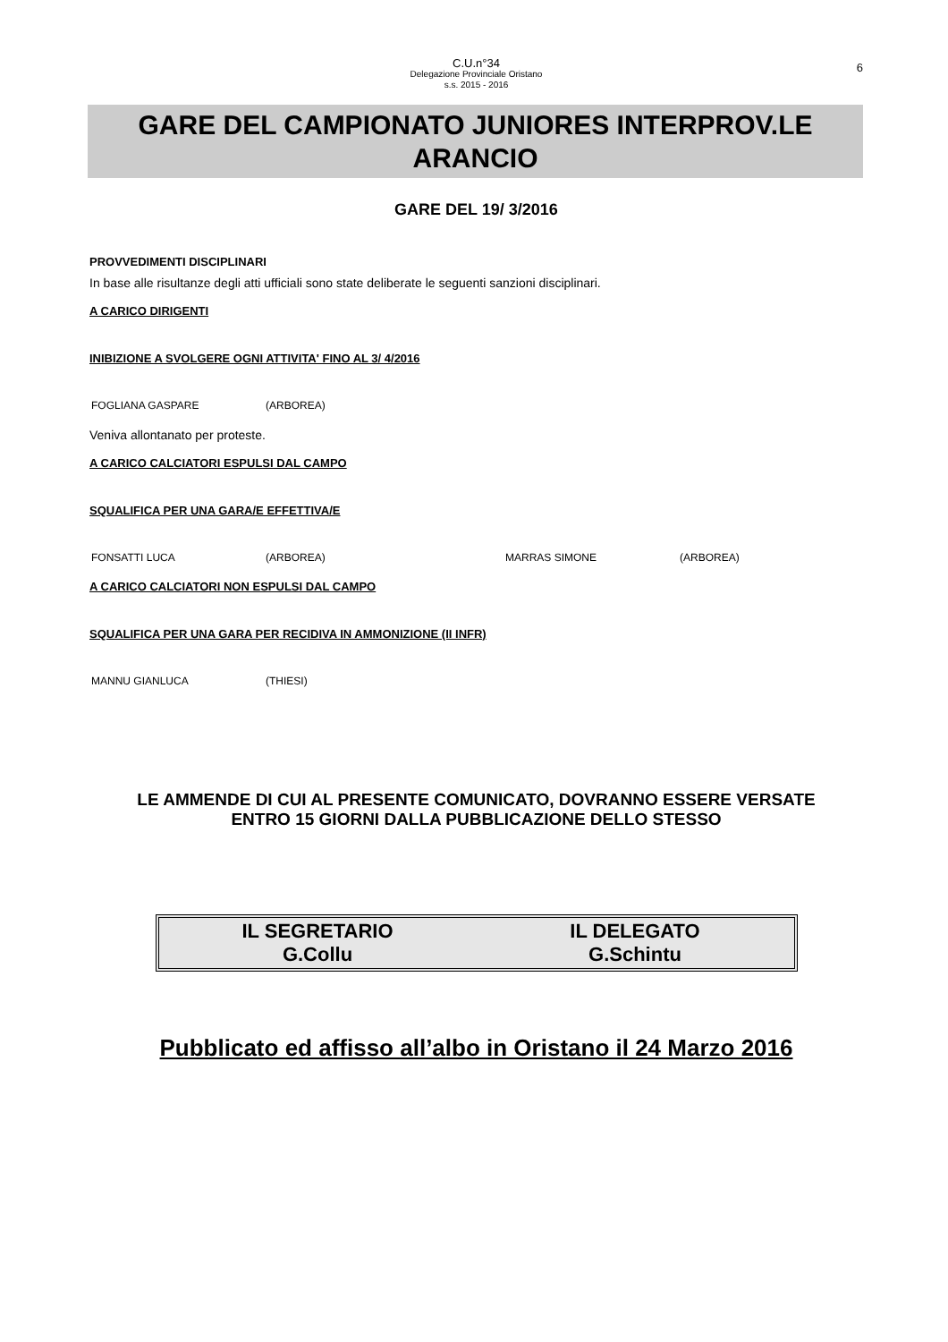6
C.U.n°34
Delegazione Provinciale Oristano
s.s. 2015 - 2016
GARE DEL CAMPIONATO JUNIORES INTERPROV.LE
ARANCIO
GARE DEL 19/ 3/2016
PROVVEDIMENTI DISCIPLINARI
In base alle risultanze degli atti ufficiali sono state deliberate le seguenti sanzioni disciplinari.
A CARICO DIRIGENTI
INIBIZIONE A SVOLGERE OGNI ATTIVITA' FINO AL 3/ 4/2016
| FOGLIANA GASPARE | (ARBOREA) |
Veniva allontanato per proteste.
A CARICO CALCIATORI ESPULSI DAL CAMPO
SQUALIFICA PER UNA GARA/E EFFETTIVA/E
| FONSATTI LUCA | (ARBOREA) | MARRAS SIMONE | (ARBOREA) |
A CARICO CALCIATORI NON ESPULSI DAL CAMPO
SQUALIFICA PER UNA GARA PER RECIDIVA IN AMMONIZIONE (II INFR)
| MANNU GIANLUCA | (THIESI) |
LE AMMENDE DI CUI AL PRESENTE COMUNICATO, DOVRANNO ESSERE VERSATE
ENTRO 15 GIORNI DALLA PUBBLICAZIONE DELLO STESSO
IL SEGRETARIO
G.Collu
IL DELEGATO
G.Schintu
Pubblicato ed affisso all’albo in Oristano il 24 Marzo 2016